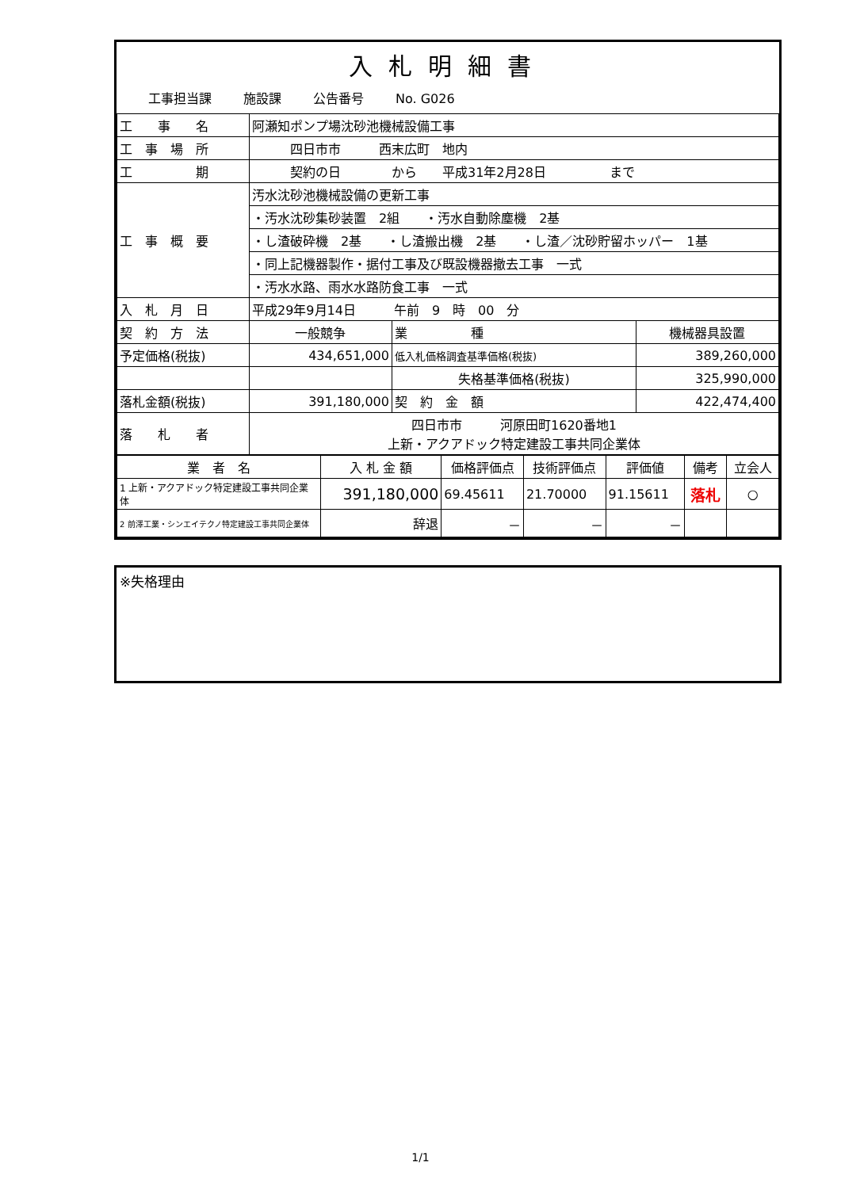入札明細書
工事担当課 施設課 公告番号 No. G026
| 工 事 名 | 阿瀬知ポンプ場沈砂池機械設備工事 | | |
| 工 事 場 所 | 四日市市 西末広町 地内 | | |
| 工 期 | 契約の日 から 平成31年2月28日 まで | | |
| 工 事 概 要 | 汚水沈砂池機械設備の更新工事 | | |
| | ・汚水沈砂集砂装置 2組 ・汚水自動除塵機 2基 | | |
| | ・し渣破砕機 2基 ・し渣搬出機 2基 ・し渣／沈砂貯留ホッパー 1基 | | |
| | ・同上記機器製作・据付工事及び既設機器撤去工事 一式 | | |
| | ・汚水水路、雨水水路防食工事 一式 | | |
| 入 札 月 日 | 平成29年9月14日 午前 9 時 00 分 | | |
| 契 約 方 法 | 一般競争 | 業 種 | 機械器具設置 |
| 予定価格(税抜) | 434,651,000 | 低入札価格調査基準価格(税抜) | 389,260,000 |
| | | 失格基準価格(税抜) | 325,990,000 |
| 落札金額(税抜) | 391,180,000 | 契 約 金 額 | 422,474,400 |
| 落 札 者 | 四日市市 河原田町1620番地1 上新・アクアドック特定建設工事共同企業体 | | |
| 業 者 名 | 入 札 金 額 | 価格評価点 | 技術評価点 | 評価値 | 備考 | 立会人 |
| --- | --- | --- | --- | --- | --- | --- |
| 1 上新・アクアドック特定建設工事共同企業体 | 391,180,000 | 69.45611 | 21.70000 | 91.15611 | 落札 | ○ |
| 2 前澤工業・シンエイテクノ特定建設工事共同企業体 | 辞退 | － | － | － | | |
※失格理由
1/1